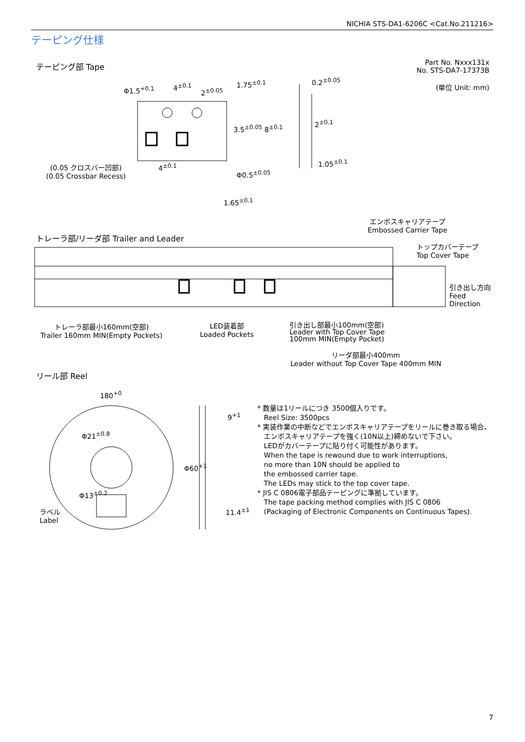NICHIA STS-DA1-6206C <Cat.No.211216>
テーピング仕様
テーピング部 Tape
Part No. Nxxx131x
No. STS-DA7-17373B
(単位 Unit: mm)
Φ1.5<sup>+0.1</sup> 4<sup>±0.1</sup>
2<sup>±0.05</sup>
1.75<sup>±0.1</sup>
3.5<sup>±0.05</sup> 8<sup>±0.1</sup>
0.2<sup>±0.05</sup>
2<sup>±0.1</sup>
1.05<sup>±0.1</sup>
4<sup>±0.1</sup>
(0.05 クロスバー凹部)
(0.05 Crossbar Recess)
Φ0.5<sup>±0.05</sup>
1.65<sup>±0.1</sup>
エンボスキャリアテープ
Embossed Carrier Tape
トレーラ部/リーダ部 Trailer and Leader
トップカバーテープ
Top Cover Tape
引き出し方向
Feed
Direction
トレーラ部最小160mm(空部)
Trailer 160mm MIN(Empty Pockets)
LED装着部
Loaded Pockets
引き出し部最小100mm(空部)
Leader with Top Cover Tape
100mm MIN(Empty Pocket)
リーダ部最小400mm
Leader without Top Cover Tape 400mm MIN
リール部 Reel
180<sup>+0</sup>
Φ21<sup>±0.8</sup>
Φ13<sup>±0.2</sup>
Φ60<sup>+1</sup>
9<sup>+1</sup>
11.4<sup>±1</sup>
ラベル
Label
* 数量は1リールにつき 3500個入りです。
Reel Size: 3500pcs
* 実装作業の中断などでエンボスキャリアテープをリールに巻き取る場合、
エンボスキャリアテープを強く(10N以上)締めないで下さい。
LEDがカバーテープに貼り付く可能性があります。
When the tape is rewound due to work interruptions,
no more than 10N should be applied to
the embossed carrier tape.
The LEDs may stick to the top cover tape.
* JIS C 0806電子部品テーピングに準拠しています。
The tape packing method complies with JIS C 0806
(Packaging of Electronic Components on Continuous Tapes).
7